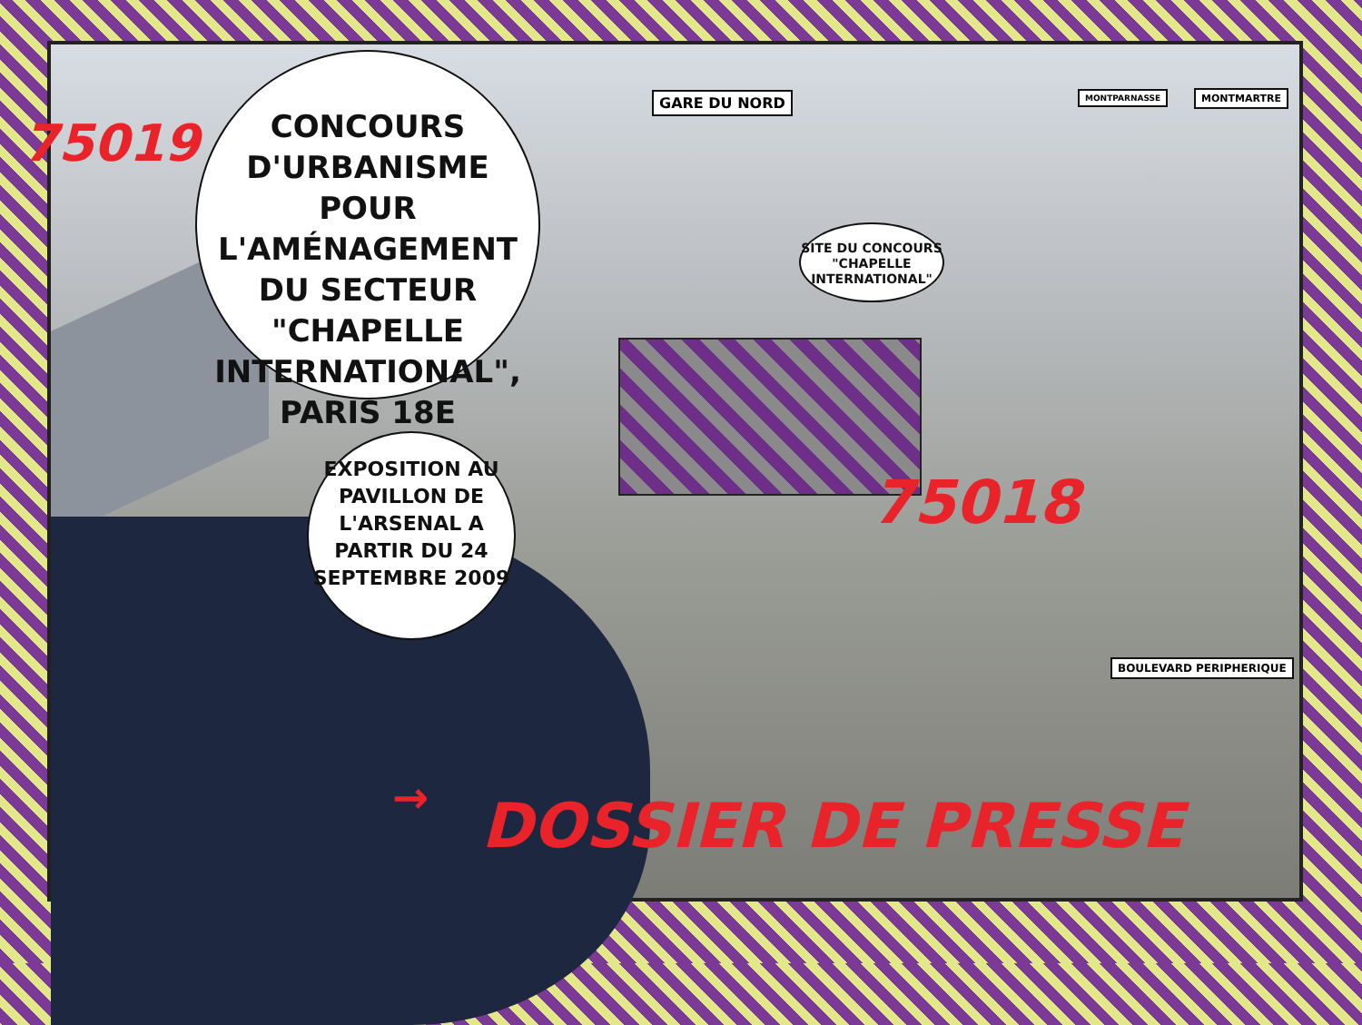75019
CONCOURS D'URBANISME POUR L'AMÉNAGEMENT DU SECTEUR "CHAPELLE INTERNATIONAL", PARIS 18E
GARE DU NORD MONTPARNASSE MONTMARTRE
SITE DU CONCOURS "CHAPELLE INTERNATIONAL"
EXPOSITION AU PAVILLON DE L'ARSENAL A PARTIR DU 24 SEPTEMBRE 2009
75018
BOULEVARD PERIPHERIQUE
→ DOSSIER DE PRESSE